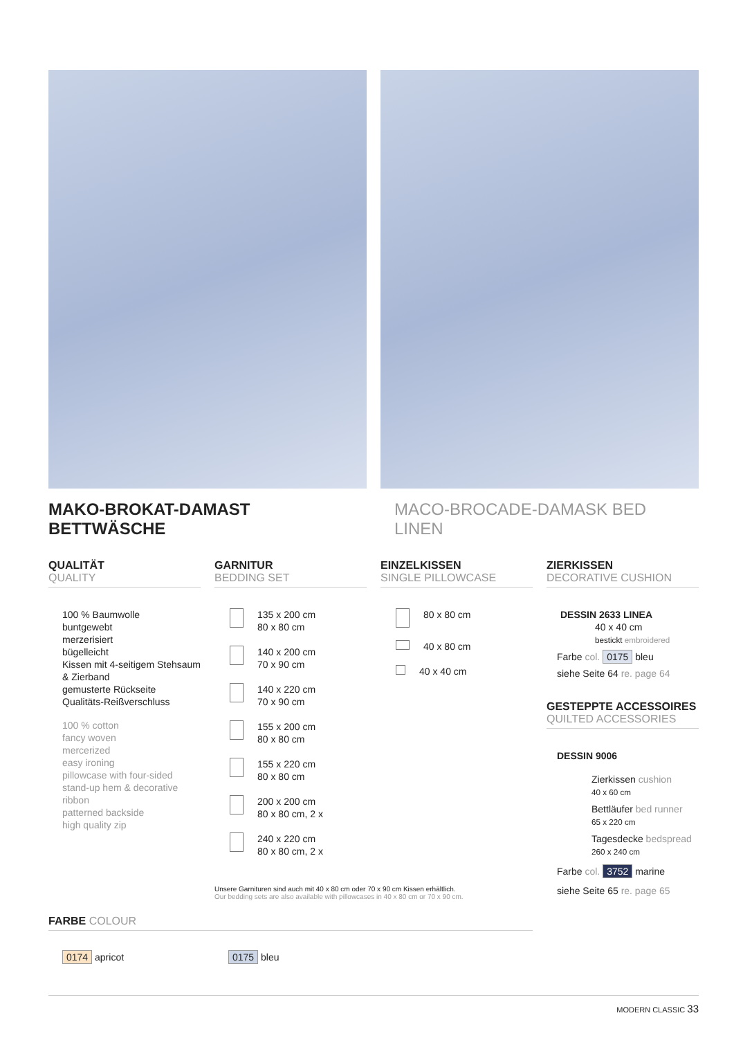MAKO-BROKAT-DAMAST BETTWÄSCHE MACO-BROCADE-DAMASK BED LINEN
QUALITÄT
QUALITY
100 % Baumwolle
buntgewebt
merzerisiert
bügelleicht
Kissen mit 4-seitigem Stehsaum & Zierband
gemusterte Rückseite
Qualitäts-Reißverschluss
100 % cotton
fancy woven
mercerized
easy ironing
pillowcase with four-sided stand-up hem & decorative ribbon
patterned backside
high quality zip
GARNITUR
BEDDING SET
135 x 200 cm
80 x 80 cm
140 x 200 cm
70 x 90 cm
140 x 220 cm
70 x 90 cm
155 x 200 cm
80 x 80 cm
155 x 220 cm
80 x 80 cm
200 x 200 cm
80 x 80 cm, 2 x
240 x 220 cm
80 x 80 cm, 2 x
EINZELKISSEN
SINGLE PILLOWCASE
80 x 80 cm
40 x 80 cm
40 x 40 cm
ZIERKISSEN
DECORATIVE CUSHION
DESSIN 2633 LINEA
40 x 40 cm
bestickt embroidered
Farbe col. 0175 bleu
siehe Seite 64 re. page 64
GESTEPPTE ACCESSOIRES
QUILTED ACCESSORIES
DESSIN 9006
Zierkissen cushion
40 x 60 cm
Bettläufer bed runner
65 x 220 cm
Tagesdecke bedspread
260 x 240 cm
Farbe col. 3752 marine
siehe Seite 65 re. page 65
Unsere Garnituren sind auch mit 40 x 80 cm oder 70 x 90 cm Kissen erhältlich.
Our bedding sets are also available with pillowcases in 40 x 80 cm or 70 x 90 cm.
FARBE COLOUR
0174 apricot 0175 bleu
MODERN CLASSIC 33